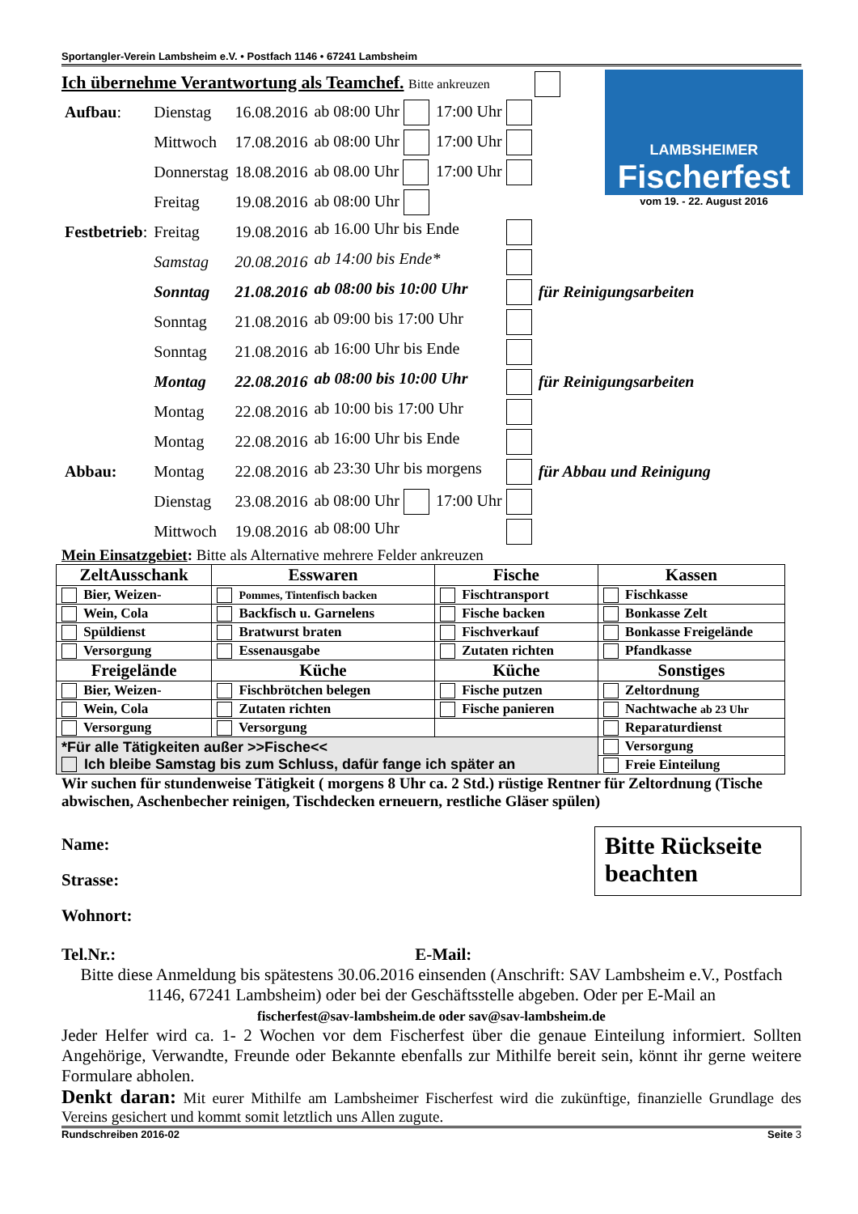Sportangler-Verein Lambsheim e.V. • Postfach 1146 • 67241 Lambsheim
LAMBSHEIMER
Fischerfest
vom 19. - 22. August 2016
Ich übernehme Verantwortung als Teamchef. Bitte ankreuzen
| Aufbau : | Dienstag | 16.08.2016 | ab 08:00 Uhr | 17:00 Uhr | |
| | Mittwoch | 17.08.2016 | ab 08:00 Uhr | 17:00 Uhr | |
| | Donnerstag | 18.08.2016 | ab 08.00 Uhr | 17:00 Uhr | |
| | Freitag | 19.08.2016 | ab 08:00 Uhr | | |
| Festbetrieb : | Freitag | 19.08.2016 | ab 16.00 Uhr bis Ende | | |
| | Samstag | 20.08.2016 | ab 14:00 bis Ende* | | |
| | Sonntag | 21.08.2016 | ab 08:00 bis 10:00 Uhr | | für Reinigungsarbeiten |
| | Sonntag | 21.08.2016 | ab 09:00 bis 17:00 Uhr | | |
| | Sonntag | 21.08.2016 | ab 16:00 Uhr bis Ende | | |
| | Montag | 22.08.2016 | ab 08:00 bis 10:00 Uhr | | für Reinigungsarbeiten |
| | Montag | 22.08.2016 | ab 10:00 bis 17:00 Uhr | | |
| | Montag | 22.08.2016 | ab 16:00 Uhr bis Ende | | |
| Abbau: | Montag | 22.08.2016 | ab 23:30 Uhr bis morgens | | für Abbau und Reinigung |
| | Dienstag | 23.08.2016 | ab 08:00 Uhr | 17:00 Uhr | |
| | Mittwoch | 19.08.2016 | ab 08:00 Uhr | | |
Mein Einsatzgebiet: Bitte als Alternative mehrere Felder ankreuzen
| ZeltAusschank | Esswaren | Fische | Kassen |
| --- | --- | --- | --- |
| Bier, Weizen- | Pommes, Tintenfisch backen | Fischtransport | Fischkasse |
| Wein, Cola | Backfisch u. Garnelens | Fische backen | Bonkasse Zelt |
| Spüldienst | Bratwurst braten | Fischverkauf | Bonkasse Freigelände |
| Versorgung | Essenausgabe | Zutaten richten | Pfandkasse |
| Freigelände | Küche | Küche | Sonstiges |
| Bier, Weizen- | Fischbrötchen belegen | Fische putzen | Zeltordnung |
| Wein, Cola | Zutaten richten | Fische panieren | Nachtwache ab 23 Uhr |
| Versorgung | Versorgung | | Reparaturdienst |
| *Für alle Tätigkeiten außer >>Fische<< Ich bleibe Samstag bis zum Schluss, dafür fange ich später an | | | Versorgung |
| | | | Freie Einteilung |
Wir suchen für stundenweise Tätigkeit ( morgens 8 Uhr ca. 2 Std.) rüstige Rentner für Zeltordnung (Tische abwischen, Aschenbecher reinigen, Tischdecken erneuern, restliche Gläser spülen)
Name:
Strasse:
Wohnort:
Bitte Rückseite beachten
Tel.Nr.: E-Mail:
Bitte diese Anmeldung bis spätestens 30.06.2016 einsenden (Anschrift: SAV Lambsheim e.V., Postfach 1146, 67241 Lambsheim) oder bei der Geschäftsstelle abgeben. Oder per E-Mail an
fischerfest@sav-lambsheim.de oder sav@sav-lambsheim.de
Jeder Helfer wird ca. 1- 2 Wochen vor dem Fischerfest über die genaue Einteilung informiert. Sollten Angehörige, Verwandte, Freunde oder Bekannte ebenfalls zur Mithilfe bereit sein, könnt ihr gerne weitere Formulare abholen.
Denkt daran: Mit eurer Mithilfe am Lambsheimer Fischerfest wird die zukünftige, finanzielle Grundlage des Vereins gesichert und kommt somit letztlich uns Allen zugute.
Rundschreiben 2016-02 Seite 3